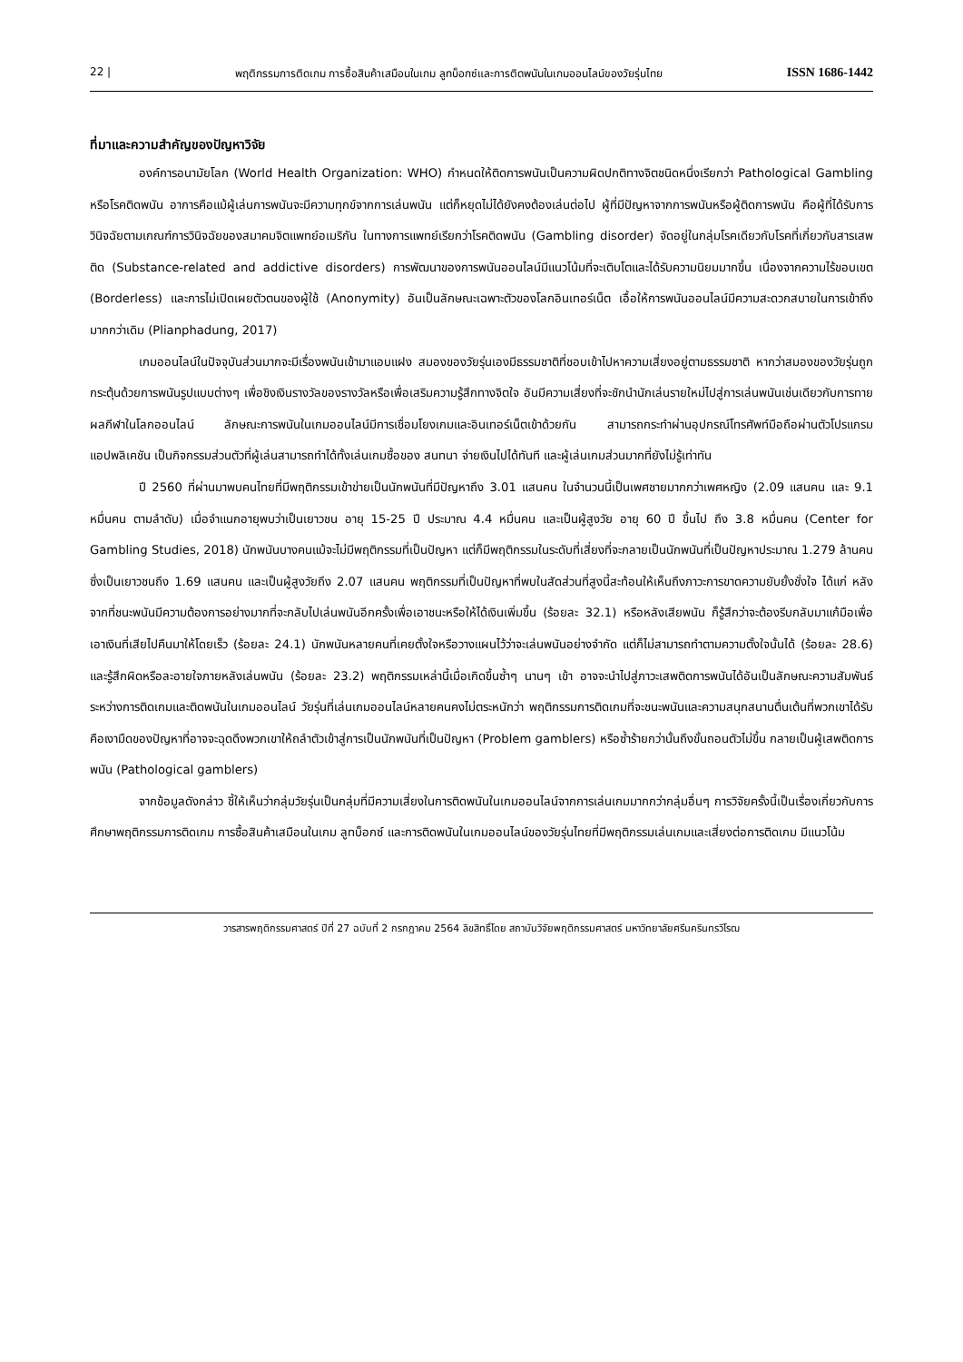22 | พฤติกรรมการติดเกม การซื้อสินค้าเสมือนในเกม ลูทบ็อกซ์และการติดพนันในเกมออนไลน์ของวัยรุ่นไทย ISSN 1686-1442
ที่มาและความสำคัญของปัญหาวิจัย
องค์การอนามัยโลก (World Health Organization: WHO) กำหนดให้ติดการพนันเป็นความผิดปกติทางจิตชนิดหนึ่งเรียกว่า Pathological Gambling หรือโรคติดพนัน อาการคือแม้ผู้เล่นการพนันจะมีความทุกข์จากการเล่นพนัน แต่ก็หยุดไม่ได้ยังคงต้องเล่นต่อไป ผู้ที่มีปัญหาจากการพนันหรือผู้ติดการพนัน คือผู้ที่ได้รับการวินิจฉัยตามเกณฑ์การวินิจฉัยของสมาคมจิตแพทย์อเมริกัน ในทางการแพทย์เรียกว่าโรคติดพนัน (Gambling disorder) จัดอยู่ในกลุ่มโรคเดียวกับโรคที่เกี่ยวกับสารเสพติด (Substance-related and addictive disorders) การพัฒนาของการพนันออนไลน์มีแนวโน้มที่จะเติบโตและได้รับความนิยมมากขึ้น เนื่องจากความไร้ขอบเขต (Borderless) และการไม่เปิดเผยตัวตนของผู้ใช้ (Anonymity) อันเป็นลักษณะเฉพาะตัวของโลกอินเทอร์เน็ต เอื้อให้การพนันออนไลน์มีความสะดวกสบายในการเข้าถึงมากกว่าเดิม (Plianphadung, 2017)
เกมออนไลน์ในปัจจุบันส่วนมากจะมีเรื่องพนันเข้ามาแอบแฝง สมองของวัยรุ่นเองมีธรรมชาติที่ชอบเข้าไปหาความเสี่ยงอยู่ตามธรรมชาติ หากว่าสมองของวัยรุ่นถูกกระตุ้นด้วยการพนันรูปแบบต่างๆ เพื่อชิงเงินรางวัลของรางวัลหรือเพื่อเสริมความรู้สึกทางจิตใจ อันมีความเสี่ยงที่จะชักนำนักเล่นรายใหม่ไปสู่การเล่นพนันเช่นเดียวกับการทายผลกีฬาในโลกออนไลน์ ลักษณะการพนันในเกมออนไลน์มีการเชื่อมโยงเกมและอินเทอร์เน็ตเข้าด้วยกัน สามารถกระทำผ่านอุปกรณ์โทรศัพท์มือถือผ่านตัวโปรแกรม แอปพลิเคชัน เป็นกิจกรรมส่วนตัวที่ผู้เล่นสามารถทำได้ทั้งเล่นเกมซื้อของ สนทนา จ่ายเงินไปได้ทันที และผู้เล่นเกมส่วนมากที่ยังไม่รู้เท่าทัน
ปี 2560 ที่ผ่านมาพบคนไทยที่มีพฤติกรรมเข้าข่ายเป็นนักพนันที่มีปัญหาถึง 3.01 แสนคน ในจำนวนนี้เป็นเพศชายมากกว่าเพศหญิง (2.09 แสนคน และ 9.1 หมื่นคน ตามลำดับ) เมื่อจำแนกอายุพบว่าเป็นเยาวชน อายุ 15-25 ปี ประมาณ 4.4 หมื่นคน และเป็นผู้สูงวัย อายุ 60 ปี ขึ้นไป ถึง 3.8 หมื่นคน (Center for Gambling Studies, 2018) นักพนันบางคนแม้จะไม่มีพฤติกรรมที่เป็นปัญหา แต่ก็มีพฤติกรรมในระดับที่เสี่ยงที่จะกลายเป็นนักพนันที่เป็นปัญหาประมาณ 1.279 ล้านคน ซึ่งเป็นเยาวชนถึง 1.69 แสนคน และเป็นผู้สูงวัยถึง 2.07 แสนคน พฤติกรรมที่เป็นปัญหาที่พบในสัดส่วนที่สูงนี้สะท้อนให้เห็นถึงภาวะการขาดความยับยั้งชั่งใจ ได้แก่ หลังจากที่ชนะพนันมีความต้องการอย่างมากที่จะกลับไปเล่นพนันอีกครั้งเพื่อเอาชนะหรือให้ได้เงินเพิ่มขึ้น (ร้อยละ 32.1) หรือหลังเสียพนัน ก็รู้สึกว่าจะต้องรีบกลับมาแก้มือเพื่อเอาเงินที่เสียไปคืนมาให้โดยเร็ว (ร้อยละ 24.1) นักพนันหลายคนที่เคยตั้งใจหรือวางแผนไว้ว่าจะเล่นพนันอย่างจำกัด แต่ก็ไม่สามารถทำตามความตั้งใจนั้นได้ (ร้อยละ 28.6) และรู้สึกผิดหรือละอายใจภายหลังเล่นพนัน (ร้อยละ 23.2) พฤติกรรมเหล่านี้เมื่อเกิดขึ้นซ้ำๆ นานๆ เข้า อาจจะนำไปสู่ภาวะเสพติดการพนันได้อันเป็นลักษณะความสัมพันธ์ระหว่างการติดเกมและติดพนันในเกมออนไลน์ วัยรุ่นที่เล่นเกมออนไลน์หลายคนคงไม่ตระหนักว่า พฤติกรรมการติดเกมที่จะชนะพนันและความสนุกสนานตื่นเต้นที่พวกเขาได้รับคือเงามืดของปัญหาที่อาจจะฉุดดึงพวกเขาให้ถลำตัวเข้าสู่การเป็นนักพนันที่เป็นปัญหา (Problem gamblers) หรือซ้ำร้ายกว่านั้นถึงขั้นถอนตัวไม่ขึ้น กลายเป็นผู้เสพติดการพนัน (Pathological gamblers)
จากข้อมูลดังกล่าว ชี้ให้เห็นว่ากลุ่มวัยรุ่นเป็นกลุ่มที่มีความเสี่ยงในการติดพนันในเกมออนไลน์จากการเล่นเกมมากกว่ากลุ่มอื่นๆ การวิจัยครั้งนี้เป็นเรื่องเกี่ยวกับการศึกษาพฤติกรรมการติดเกม การซื้อสินค้าเสมือนในเกม ลูทบ็อกซ์ และการติดพนันในเกมออนไลน์ของวัยรุ่นไทยที่มีพฤติกรรมเล่นเกมและเสี่ยงต่อการติดเกม มีแนวโน้ม
วารสารพฤติกรรมศาสตร์ ปีที่ 27 ฉบับที่ 2 กรกฎาคม 2564 ลิขสิทธิ์โดย สถาบันวิจัยพฤติกรรมศาสตร์ มหาวิทยาลัยศรีนครินทรวิโรฒ